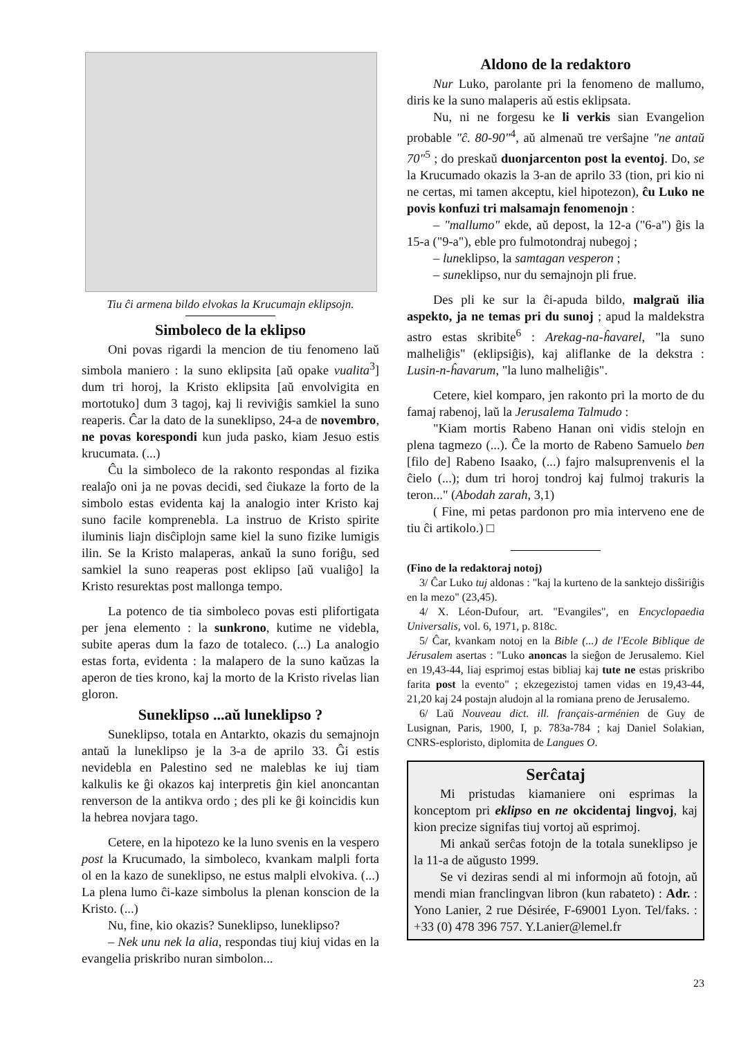Tiu ĉi armena bildo elvokas la Krucumajn eklipsojn.
Simboleco de la eklipso
Oni povas rigardi la mencion de tiu fenomeno laŭ simbola maniero : la suno eklipsita [aŭ opake vualita<sup>3</sup>] dum tri horoj, la Kristo eklipsita [aŭ envolvigita en mortotuko] dum 3 tagoj, kaj li reviviĝis samkiel la suno reaperis. Ĉar la dato de la suneklipso, 24-a de novembro, ne povas korespondi kun juda pasko, kiam Jesuo estis krucumata. (...)
Ĉu la simboleco de la rakonto respondas al fizika realaĵo oni ja ne povas decidi, sed ĉiukaze la forto de la simbolo estas evidenta kaj la analogio inter Kristo kaj suno facile komprenebla. La instruo de Kristo spirite iluminis liajn disĉiplojn same kiel la suno fizike lumigis ilin. Se la Kristo malaperas, ankaŭ la suno foriĝu, sed samkiel la suno reaperas post eklipso [aŭ vualiĝo] la Kristo resurektas post mallonga tempo.
La potenco de tia simboleco povas esti plifortigata per jena elemento : la sunkrono, kutime ne videbla, subite aperas dum la fazo de totaleco. (...) La analogio estas forta, evidenta : la malapero de la suno kaŭzas la aperon de ties krono, kaj la morto de la Kristo rivelas lian gloron.
Suneklipso ...aŭ luneklipso ?
Suneklipso, totala en Antarkto, okazis du semajnojn antaŭ la luneklipso je la 3-a de aprilo 33. Ĝi estis nevidebla en Palestino sed ne maleblas ke iuj tiam kalkulis ke ĝi okazos kaj interpretis ĝin kiel anoncantan renverson de la antikva ordo ; des pli ke ĝi koincidis kun la hebrea novjara tago.
Cetere, en la hipotezo ke la luno svenis en la vespero post la Krucumado, la simboleco, kvankam malpli forta ol en la kazo de suneklipso, ne estus malpli elvokiva. (...) La plena lumo ĉi-kaze simbolus la plenan konscion de la Kristo. (...)
Nu, fine, kio okazis? Suneklipso, luneklipso?
– Nek unu nek la alia, respondas tiuj kiuj vidas en la evangelia priskribo nuran simbolon...
Aldono de la redaktoro
Nur Luko, parolante pri la fenomeno de mallumo, diris ke la suno malaperis aŭ estis eklipsata.
Nu, ni ne forgesu ke li verkis sian Evangelion probable "ĉ. 80-90"<sup>4</sup>, aŭ almenaŭ tre verŝajne "ne antaŭ 70"<sup>5</sup> ; do preskaŭ duonjarcenton post la eventoj. Do, se la Krucumado okazis la 3-an de aprilo 33 (tion, pri kio ni ne certas, mi tamen akceptu, kiel hipotezon), ĉu Luko ne povis konfuzi tri malsamajn fenomenojn :
– "mallumo" ekde, aŭ depost, la 12-a ("6-a") ĝis la 15-a ("9-a"), eble pro fulmotondraj nubegoj ;
– luneklipso, la samtagan vesperon ;
– suneklipso, nur du semajnojn pli frue.
Des pli ke sur la ĉi-apuda bildo, malgraŭ ilia aspekto, ja ne temas pri du sunoj ; apud la maldekstra astro estas skribite<sup>6</sup> : Arekag-na-ĥavarel, "la suno malheliĝis" (eklipsiĝis), kaj aliflanke de la dekstra : Lusin-n-ĥavarum, "la luno malheliĝis".
Cetere, kiel komparo, jen rakonto pri la morto de du famaj rabenoj, laŭ la Jerusalema Talmudo :
"Kiam mortis Rabeno Hanan oni vidis stelojn en plena tagmezo (...). Ĉe la morto de Rabeno Samuelo ben [filo de] Rabeno Isaako, (...) fajro malsuprenvenis el la ĉielo (...); dum tri horoj tondroj kaj fulmoj trakuris la teron..." (Abodah zarah, 3,1)
( Fine, mi petas pardonon pro mia interveno ene de tiu ĉi artikolo.) □
(Fino de la redaktoraj notoj)
3/ Ĉar Luko tuj aldonas : "kaj la kurteno de la sanktejo disŝiriĝis en la mezo" (23,45).
4/ X. Léon-Dufour, art. "Evangiles", en Encyclopaedia Universalis, vol. 6, 1971, p. 818c.
5/ Ĉar, kvankam notoj en la Bible (...) de l'Ecole Biblique de Jérusalem asertas : "Luko anoncas la sieĝon de Jerusalemo. Kiel en 19,43-44, liaj esprimoj estas bibliaj kaj tute ne estas priskribo farita post la evento" ; ekzegezistoj tamen vidas en 19,43-44, 21,20 kaj 24 postajn aludojn al la romiana preno de Jerusalemo.
6/ Laŭ Nouveau dict. ill. français-arménien de Guy de Lusignan, Paris, 1900, I, p. 783a-784 ; kaj Daniel Solakian, CNRS-esploristo, diplomita de Langues O.
Serĉataj
Mi pristudas kiamaniere oni esprimas la konceptom pri eklipso en ne okcidentaj lingvoj, kaj kion precize signifas tiuj vortoj aŭ esprimoj.
Mi ankaŭ serĉas fotojn de la totala suneklipso je la 11-a de aŭgusto 1999.
Se vi deziras sendi al mi informojn aŭ fotojn, aŭ mendi mian franclingvan libron (kun rabateto) : Adr. : Yono Lanier, 2 rue Désirée, F-69001 Lyon. Tel/faks. : +33 (0) 478 396 757. Y.Lanier@lemel.fr
23